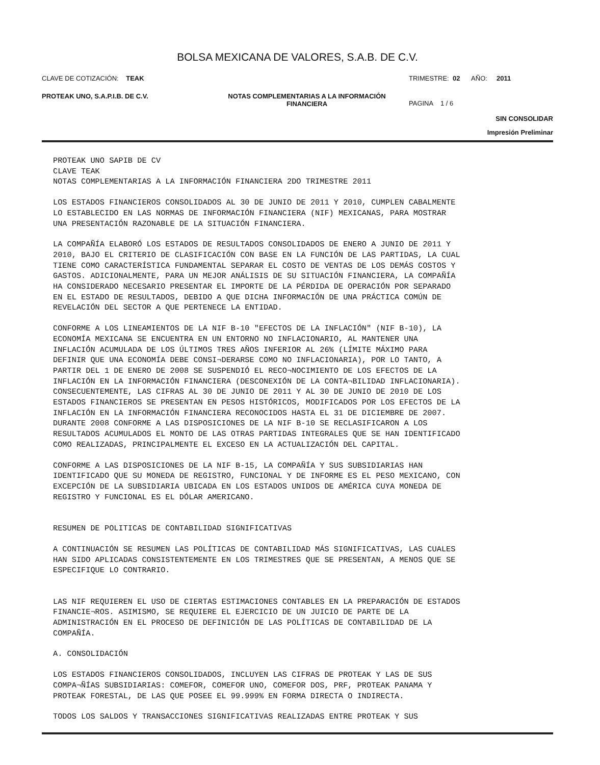BOLSA MEXICANA DE VALORES, S.A.B. DE C.V.
CLAVE DE COTIZACIÓN: TEAK TRIMESTRE: 02 AÑO: 2011
PROTEAK UNO, S.A.P.I.B. DE C.V. NOTAS COMPLEMENTARIAS A LA INFORMACIÓN
FINANCIERA
PAGINA 1 / 6
SIN CONSOLIDAR
Impresión Preliminar
PROTEAK UNO SAPIB DE CV CLAVE TEAK NOTAS COMPLEMENTARIAS A LA INFORMACIÓN FINANCIERA 2DO TRIMESTRE 2011
LOS ESTADOS FINANCIEROS CONSOLIDADOS AL 30 DE JUNIO DE 2011 Y 2010, CUMPLEN CABALMENTE LO ESTABLECIDO EN LAS NORMAS DE INFORMACIÓN FINANCIERA (NIF) MEXICANAS, PARA MOSTRAR UNA PRESENTACIÓN RAZONABLE DE LA SITUACIÓN FINANCIERA.
LA COMPAÑÍA ELABORÓ LOS ESTADOS DE RESULTADOS CONSOLIDADOS DE ENERO A JUNIO DE 2011 Y 2010, BAJO EL CRITERIO DE CLASIFICACIÓN CON BASE EN LA FUNCIÓN DE LAS PARTIDAS, LA CUAL TIENE COMO CARACTERÍSTICA FUNDAMENTAL SEPARAR EL COSTO DE VENTAS DE LOS DEMÁS COSTOS Y GASTOS. ADICIONALMENTE, PARA UN MEJOR ANÁLISIS DE SU SITUACIÓN FINANCIERA, LA COMPAÑÍA HA CONSIDERADO NECESARIO PRESENTAR EL IMPORTE DE LA PÉRDIDA DE OPERACIÓN POR SEPARADO EN EL ESTADO DE RESULTADOS, DEBIDO A QUE DICHA INFORMACIÓN DE UNA PRÁCTICA COMÚN DE REVELACIÓN DEL SECTOR A QUE PERTENECE LA ENTIDAD.
CONFORME A LOS LINEAMIENTOS DE LA NIF B-10 "EFECTOS DE LA INFLACIÓN" (NIF B-10), LA ECONOMÍA MEXICANA SE ENCUENTRA EN UN ENTORNO NO INFLACIONARIO, AL MANTENER UNA INFLACIÓN ACUMULADA DE LOS ÚLTIMOS TRES AÑOS INFERIOR AL 26% (LÍMITE MÁXIMO PARA DEFINIR QUE UNA ECONOMÍA DEBE CONSI¬DERARSE COMO NO INFLACIONARIA), POR LO TANTO, A PARTIR DEL 1 DE ENERO DE 2008 SE SUSPENDIÓ EL RECO¬NOCIMIENTO DE LOS EFECTOS DE LA INFLACIÓN EN LA INFORMACIÓN FINANCIERA (DESCONEXIÓN DE LA CONTA¬BILIDAD INFLACIONARIA). CONSECUENTEMENTE, LAS CIFRAS AL 30 DE JUNIO DE 2011 Y AL 30 DE JUNIO DE 2010 DE LOS ESTADOS FINANCIEROS SE PRESENTAN EN PESOS HISTÓRICOS, MODIFICADOS POR LOS EFECTOS DE LA INFLACIÓN EN LA INFORMACIÓN FINANCIERA RECONOCIDOS HASTA EL 31 DE DICIEMBRE DE 2007. DURANTE 2008 CONFORME A LAS DISPOSICIONES DE LA NIF B-10 SE RECLASIFICARON A LOS RESULTADOS ACUMULADOS EL MONTO DE LAS OTRAS PARTIDAS INTEGRALES QUE SE HAN IDENTIFICADO COMO REALIZADAS, PRINCIPALMENTE EL EXCESO EN LA ACTUALIZACIÓN DEL CAPITAL.
CONFORME A LAS DISPOSICIONES DE LA NIF B-15, LA COMPAÑÍA Y SUS SUBSIDIARIAS HAN IDENTIFICADO QUE SU MONEDA DE REGISTRO, FUNCIONAL Y DE INFORME ES EL PESO MEXICANO, CON EXCEPCIÓN DE LA SUBSIDIARIA UBICADA EN LOS ESTADOS UNIDOS DE AMÉRICA CUYA MONEDA DE REGISTRO Y FUNCIONAL ES EL DÓLAR AMERICANO.
RESUMEN DE POLITICAS DE CONTABILIDAD SIGNIFICATIVAS
A CONTINUACIÓN SE RESUMEN LAS POLÍTICAS DE CONTABILIDAD MÁS SIGNIFICATIVAS, LAS CUALES HAN SIDO APLICADAS CONSISTENTEMENTE EN LOS TRIMESTRES QUE SE PRESENTAN, A MENOS QUE SE ESPECIFIQUE LO CONTRARIO.
LAS NIF REQUIEREN EL USO DE CIERTAS ESTIMACIONES CONTABLES EN LA PREPARACIÓN DE ESTADOS FINANCIE¬ROS. ASIMISMO, SE REQUIERE EL EJERCICIO DE UN JUICIO DE PARTE DE LA ADMINISTRACIÓN EN EL PROCESO DE DEFINICIÓN DE LAS POLÍTICAS DE CONTABILIDAD DE LA COMPAÑÍA.
A. CONSOLIDACIÓN
LOS ESTADOS FINANCIEROS CONSOLIDADOS, INCLUYEN LAS CIFRAS DE PROTEAK Y LAS DE SUS COMPA¬ÑÍAS SUBSIDIARIAS: COMEFOR, COMEFOR UNO, COMEFOR DOS, PRF, PROTEAK PANAMA Y PROTEAK FORESTAL, DE LAS QUE POSEE EL 99.999% EN FORMA DIRECTA O INDIRECTA.
TODOS LOS SALDOS Y TRANSACCIONES SIGNIFICATIVAS REALIZADAS ENTRE PROTEAK Y SUS